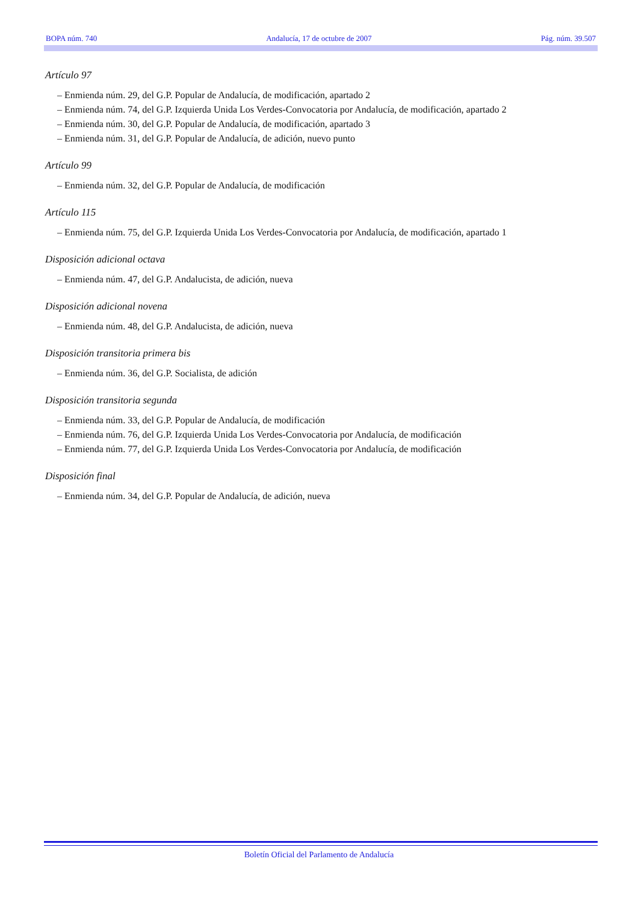BOPA núm. 740 Andalucía, 17 de octubre de 2007 Pág. núm. 39.507
Artículo 97
– Enmienda núm. 29, del G.P. Popular de Andalucía, de modificación, apartado 2
– Enmienda núm. 74, del G.P. Izquierda Unida Los Verdes-Convocatoria por Andalucía, de modificación, apartado 2
– Enmienda núm. 30, del G.P. Popular de Andalucía, de modificación, apartado 3
– Enmienda núm. 31, del G.P. Popular de Andalucía, de adición, nuevo punto
Artículo 99
– Enmienda núm. 32, del G.P. Popular de Andalucía, de modificación
Artículo 115
– Enmienda núm. 75, del G.P. Izquierda Unida Los Verdes-Convocatoria por Andalucía, de modificación, apartado 1
Disposición adicional octava
– Enmienda núm. 47, del G.P. Andalucista, de adición, nueva
Disposición adicional novena
– Enmienda núm. 48, del G.P. Andalucista, de adición, nueva
Disposición transitoria primera bis
– Enmienda núm. 36, del G.P. Socialista, de adición
Disposición transitoria segunda
– Enmienda núm. 33, del G.P. Popular de Andalucía, de modificación
– Enmienda núm. 76, del G.P. Izquierda Unida Los Verdes-Convocatoria por Andalucía, de modificación
– Enmienda núm. 77, del G.P. Izquierda Unida Los Verdes-Convocatoria por Andalucía, de modificación
Disposición final
– Enmienda núm. 34, del G.P. Popular de Andalucía, de adición, nueva
Boletín Oficial del Parlamento de Andalucía